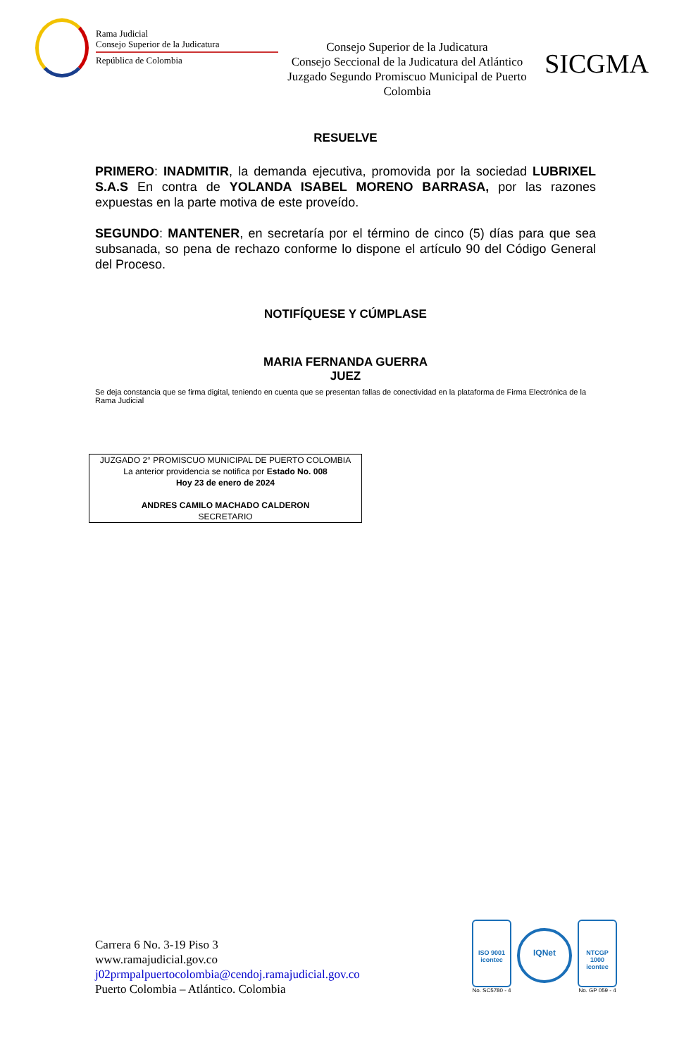Rama Judicial
Consejo Superior de la Judicatura
República de Colombia
Consejo Superior de la Judicatura
Consejo Seccional de la Judicatura del Atlántico
Juzgado Segundo Promiscuo Municipal de Puerto Colombia
SICGMA
RESUELVE
PRIMERO: INADMITIR, la demanda ejecutiva, promovida por la sociedad LUBRIXEL S.A.S En contra de YOLANDA ISABEL MORENO BARRASA, por las razones expuestas en la parte motiva de este proveído.
SEGUNDO: MANTENER, en secretaría por el término de cinco (5) días para que sea subsanada, so pena de rechazo conforme lo dispone el artículo 90 del Código General del Proceso.
NOTIFÍQUESE Y CÚMPLASE
MARIA FERNANDA GUERRA
JUEZ
Se deja constancia que se firma digital, teniendo en cuenta que se presentan fallas de conectividad en la plataforma de Firma Electrónica de la Rama Judicial
JUZGADO 2° PROMISCUO MUNICIPAL DE PUERTO COLOMBIA
La anterior providencia se notifica por Estado No. 008
Hoy 23 de enero de 2024
ANDRES CAMILO MACHADO CALDERON
SECRETARIO
Carrera 6 No. 3-19 Piso 3
www.ramajudicial.gov.co
j02prmpalpuertocolombia@cendoj.ramajudicial.gov.co
Puerto Colombia – Atlántico. Colombia
ISO 9001
icontec
No. SC5780 - 4
IQNet
NTCGP 1000
icontec
No. GP 059 - 4